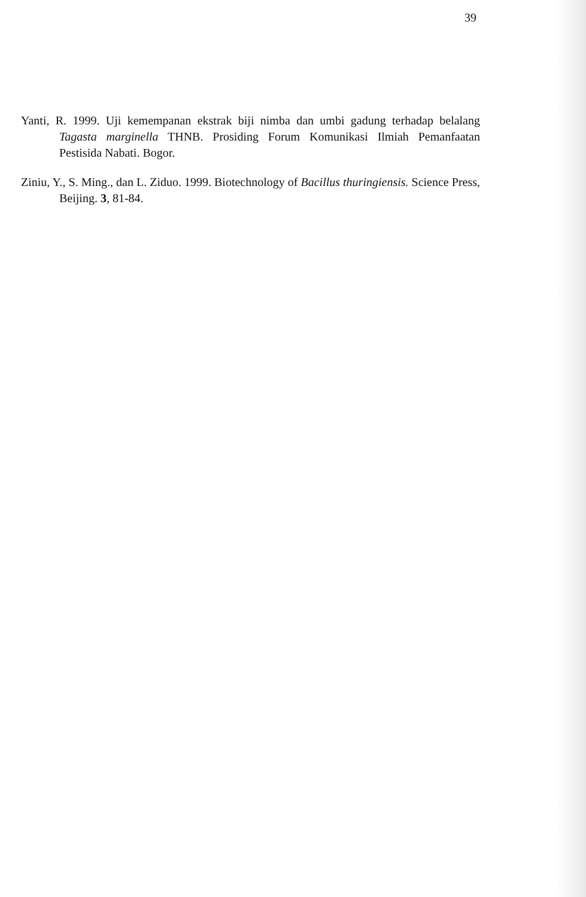39
Yanti, R. 1999. Uji kemempanan ekstrak biji nimba dan umbi gadung terhadap belalang Tagasta marginella THNB. Prosiding Forum Komunikasi Ilmiah Pemanfaatan Pestisida Nabati. Bogor.
Ziniu, Y., S. Ming., dan L. Ziduo. 1999. Biotechnology of Bacillus thuringiensis. Science Press, Beijing. 3, 81-84.